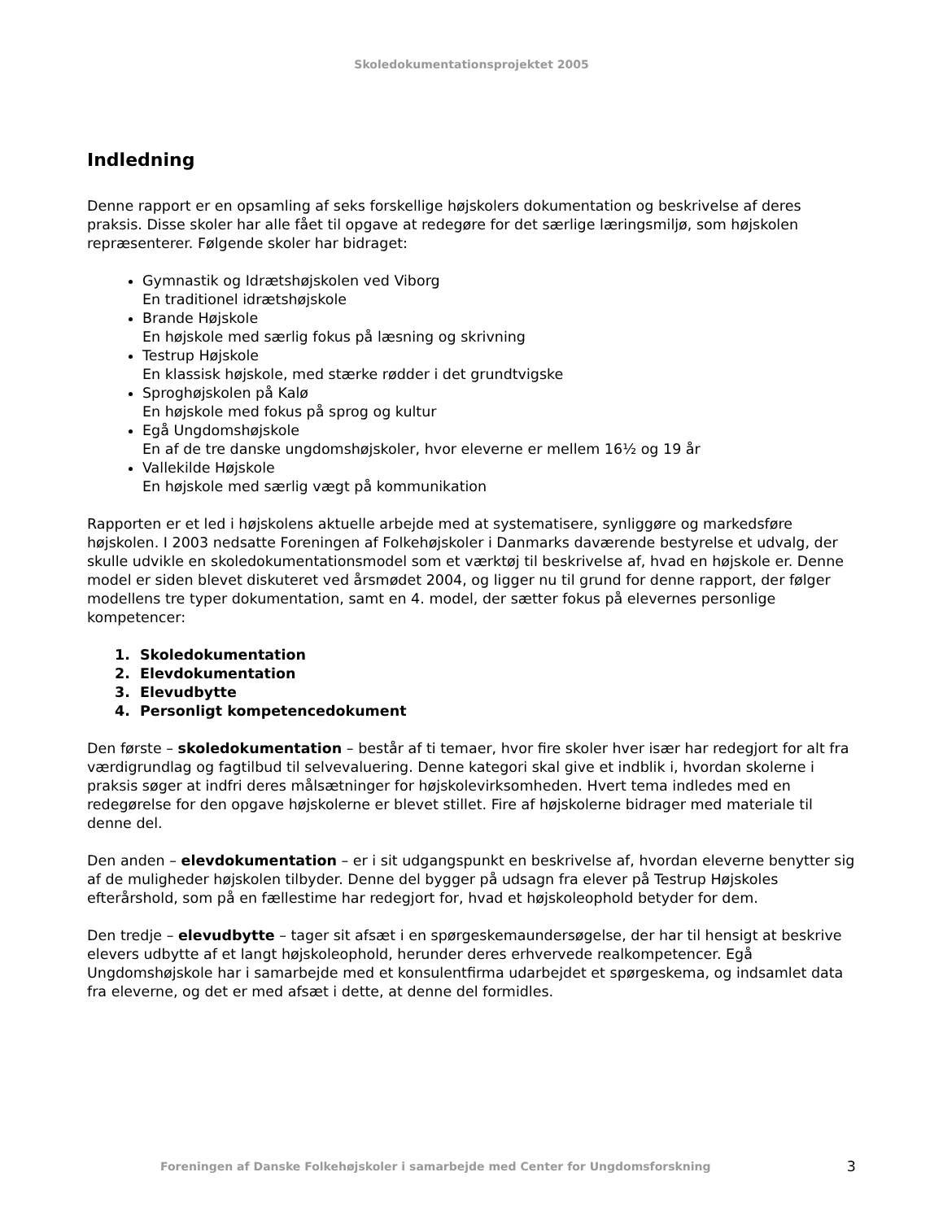Skoledokumentationsprojektet 2005
Indledning
Denne rapport er en opsamling af seks forskellige højskolers dokumentation og beskrivelse af deres praksis. Disse skoler har alle fået til opgave at redegøre for det særlige læringsmiljø, som højskolen repræsenterer. Følgende skoler har bidraget:
Gymnastik og Idrætshøjskolen ved Viborg
En traditionel idrætshøjskole
Brande Højskole
En højskole med særlig fokus på læsning og skrivning
Testrup Højskole
En klassisk højskole, med stærke rødder i det grundtvigske
Sproghøjskolen på Kalø
En højskole med fokus på sprog og kultur
Egå Ungdomshøjskole
En af de tre danske ungdomshøjskoler, hvor eleverne er mellem 16½ og 19 år
Vallekilde Højskole
En højskole med særlig vægt på kommunikation
Rapporten er et led i højskolens aktuelle arbejde med at systematisere, synliggøre og markedsføre højskolen. I 2003 nedsatte Foreningen af Folkehøjskoler i Danmarks daværende bestyrelse et udvalg, der skulle udvikle en skoledokumentationsmodel som et værktøj til beskrivelse af, hvad en højskole er. Denne model er siden blevet diskuteret ved årsmødet 2004, og ligger nu til grund for denne rapport, der følger modellens tre typer dokumentation, samt en 4. model, der sætter fokus på elevernes personlige kompetencer:
1. Skoledokumentation
2. Elevdokumentation
3. Elevudbytte
4. Personligt kompetencedokument
Den første – skoledokumentation – består af ti temaer, hvor fire skoler hver især har redegjort for alt fra værdigrundlag og fagtilbud til selvevaluering. Denne kategori skal give et indblik i, hvordan skolerne i praksis søger at indfri deres målsætninger for højskolevirksomheden. Hvert tema indledes med en redegørelse for den opgave højskolerne er blevet stillet. Fire af højskolerne bidrager med materiale til denne del.
Den anden – elevdokumentation – er i sit udgangspunkt en beskrivelse af, hvordan eleverne benytter sig af de muligheder højskolen tilbyder. Denne del bygger på udsagn fra elever på Testrup Højskoles efterårshold, som på en fællestime har redegjort for, hvad et højskoleophold betyder for dem.
Den tredje – elevudbytte – tager sit afsæt i en spørgeskemaundersøgelse, der har til hensigt at beskrive elevers udbytte af et langt højskoleophold, herunder deres erhvervede realkompetencer. Egå Ungdomshøjskole har i samarbejde med et konsulentfirma udarbejdet et spørgeskema, og indsamlet data fra eleverne, og det er med afsæt i dette, at denne del formidles.
Foreningen af Danske Folkehøjskoler i samarbejde med Center for Ungdomsforskning 3